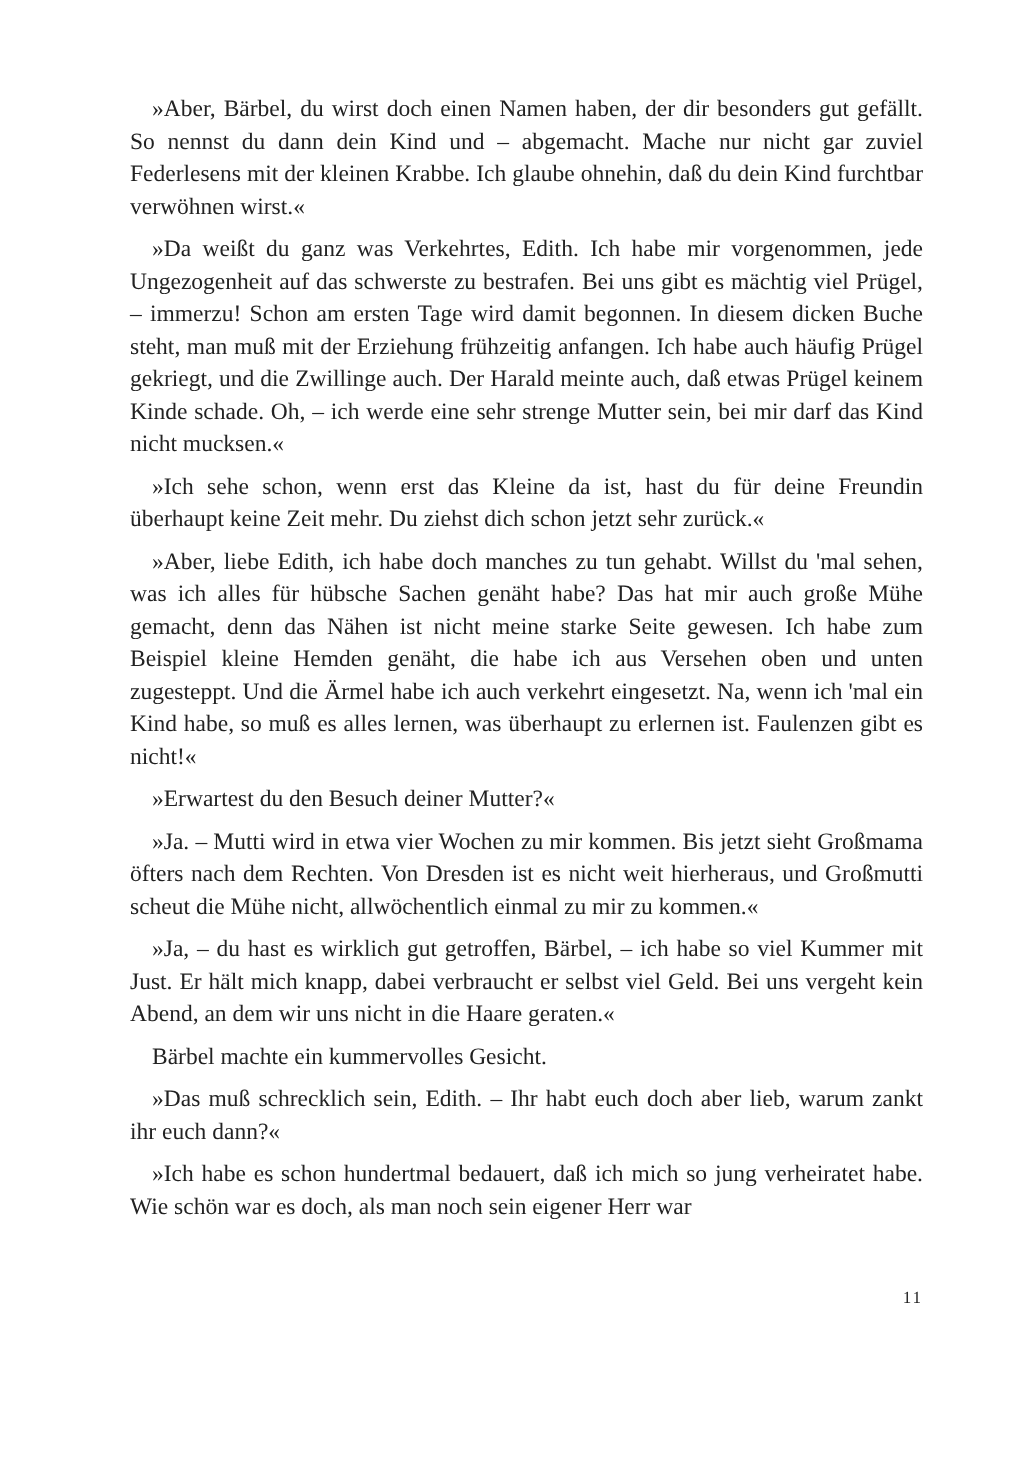»Aber, Bärbel, du wirst doch einen Namen haben, der dir besonders gut gefällt. So nennst du dann dein Kind und – abgemacht. Mache nur nicht gar zuviel Federlesens mit der kleinen Krabbe. Ich glaube ohnehin, daß du dein Kind furchtbar verwöhnen wirst.«
»Da weißt du ganz was Verkehrtes, Edith. Ich habe mir vorgenommen, jede Ungezogenheit auf das schwerste zu bestrafen. Bei uns gibt es mächtig viel Prügel, – immerzu! Schon am ersten Tage wird damit begonnen. In diesem dicken Buche steht, man muß mit der Erziehung frühzeitig anfangen. Ich habe auch häufig Prügel gekriegt, und die Zwillinge auch. Der Harald meinte auch, daß etwas Prügel keinem Kinde schade. Oh, – ich werde eine sehr strenge Mutter sein, bei mir darf das Kind nicht mucksen.«
»Ich sehe schon, wenn erst das Kleine da ist, hast du für deine Freundin überhaupt keine Zeit mehr. Du ziehst dich schon jetzt sehr zurück.«
»Aber, liebe Edith, ich habe doch manches zu tun gehabt. Willst du 'mal sehen, was ich alles für hübsche Sachen genäht habe? Das hat mir auch große Mühe gemacht, denn das Nähen ist nicht meine starke Seite gewesen. Ich habe zum Beispiel kleine Hemden genäht, die habe ich aus Versehen oben und unten zugesteppt. Und die Ärmel habe ich auch verkehrt eingesetzt. Na, wenn ich 'mal ein Kind habe, so muß es alles lernen, was überhaupt zu erlernen ist. Faulenzen gibt es nicht!«
»Erwartest du den Besuch deiner Mutter?«
»Ja. – Mutti wird in etwa vier Wochen zu mir kommen. Bis jetzt sieht Großmama öfters nach dem Rechten. Von Dresden ist es nicht weit hierheraus, und Großmutti scheut die Mühe nicht, allwöchentlich einmal zu mir zu kommen.«
»Ja, – du hast es wirklich gut getroffen, Bärbel, – ich habe so viel Kummer mit Just. Er hält mich knapp, dabei verbraucht er selbst viel Geld. Bei uns vergeht kein Abend, an dem wir uns nicht in die Haare geraten.«
Bärbel machte ein kummervolles Gesicht.
»Das muß schrecklich sein, Edith. – Ihr habt euch doch aber lieb, warum zankt ihr euch dann?«
»Ich habe es schon hundertmal bedauert, daß ich mich so jung verheiratet habe. Wie schön war es doch, als man noch sein eigener Herr war
11